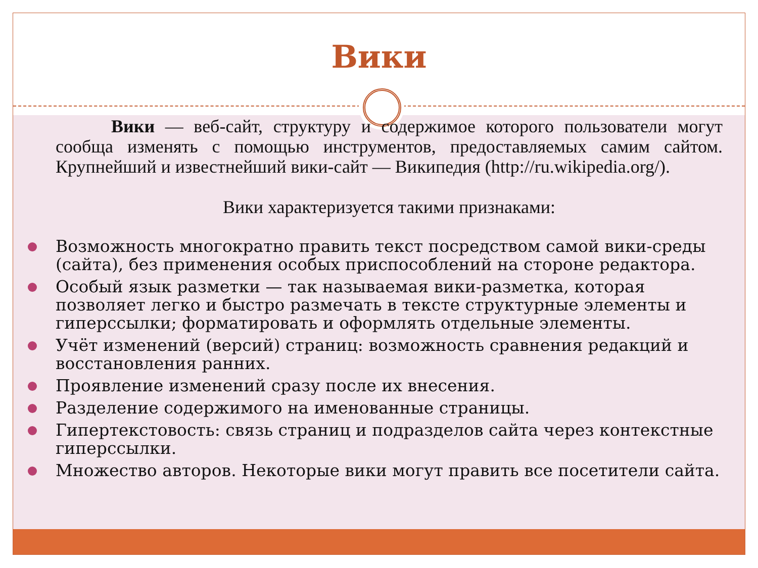Вики
Вики — веб-сайт, структуру и содержимое которого пользователи могут сообща изменять с помощью инструментов, предоставляемых самим сайтом. Крупнейший и известнейший вики-сайт — Википедия (http://ru.wikipedia.org/).
Вики характеризуется такими признаками:
Возможность многократно править текст посредством самой вики-среды (сайта), без применения особых приспособлений на стороне редактора.
Особый язык разметки — так называемая вики-разметка, которая позволяет легко и быстро размечать в тексте структурные элементы и гиперссылки; форматировать и оформлять отдельные элементы.
Учёт изменений (версий) страниц: возможность сравнения редакций и восстановления ранних.
Проявление изменений сразу после их внесения.
Разделение содержимого на именованные страницы.
Гипертекстовость: связь страниц и подразделов сайта через контекстные гиперссылки.
Множество авторов. Некоторые вики могут править все посетители сайта.